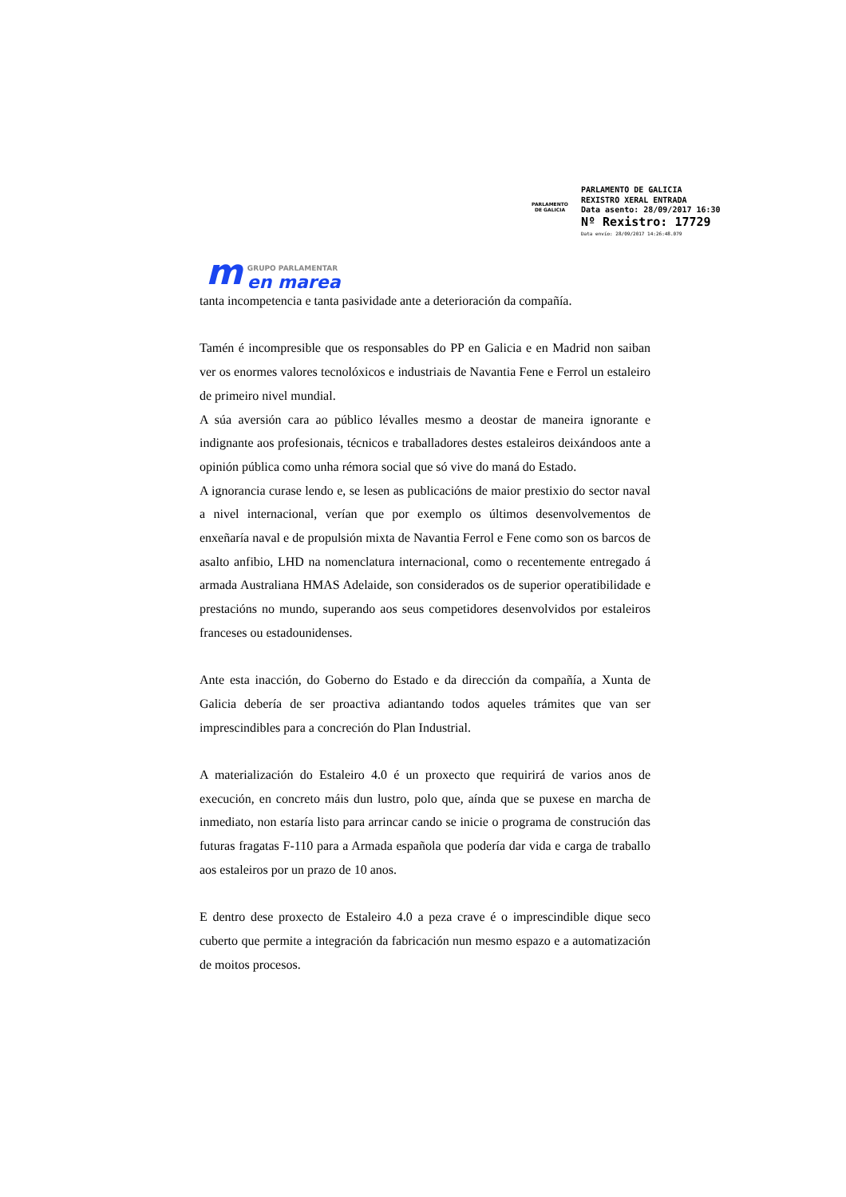PARLAMENTO
DE GALICIA
PARLAMENTO DE GALICIA
REXISTRO XERAL ENTRADA
Data asento: 28/09/2017 16:30
Nº Rexistro: 17729
Data envío: 28/09/2017 14:26:48.079
m
GRUPO PARLAMENTAR
en marea
tanta incompetencia e tanta pasividade ante a deterioración da compañía.
Tamén é incompresible que os responsables do PP en Galicia e en Madrid non saiban ver os enormes valores tecnolóxicos e industriais de Navantia Fene e Ferrol un estaleiro de primeiro nivel mundial.
A súa aversión cara ao público lévalles mesmo a deostar de maneira ignorante e indignante aos profesionais, técnicos e traballadores destes estaleiros deixándoos ante a opinión pública como unha rémora social que só vive do maná do Estado.
A ignorancia curase lendo e, se lesen as publicacións de maior prestixio do sector naval a nivel internacional, verían que por exemplo os últimos desenvolvementos de enxeñaría naval e de propulsión mixta de Navantia Ferrol e Fene como son os barcos de asalto anfibio, LHD na nomenclatura internacional, como o recentemente entregado á armada Australiana HMAS Adelaide, son considerados os de superior operatibilidade e prestacións no mundo, superando aos seus competidores desenvolvidos por estaleiros franceses ou estadounidenses.
Ante esta inacción, do Goberno do Estado e da dirección da compañía, a Xunta de Galicia debería de ser proactiva adiantando todos aqueles trámites que van ser imprescindibles para a concreción do Plan Industrial.
A materialización do Estaleiro 4.0 é un proxecto que requirirá de varios anos de execución, en concreto máis dun lustro, polo que, aínda que se puxese en marcha de inmediato, non estaría listo para arrincar cando se inicie o programa de construción das futuras fragatas F-110 para a Armada española que podería dar vida e carga de traballo aos estaleiros por un prazo de 10 anos.
E dentro dese proxecto de Estaleiro 4.0 a peza crave é o imprescindible dique seco cuberto que permite a integración da fabricación nun mesmo espazo e a automatización de moitos procesos.